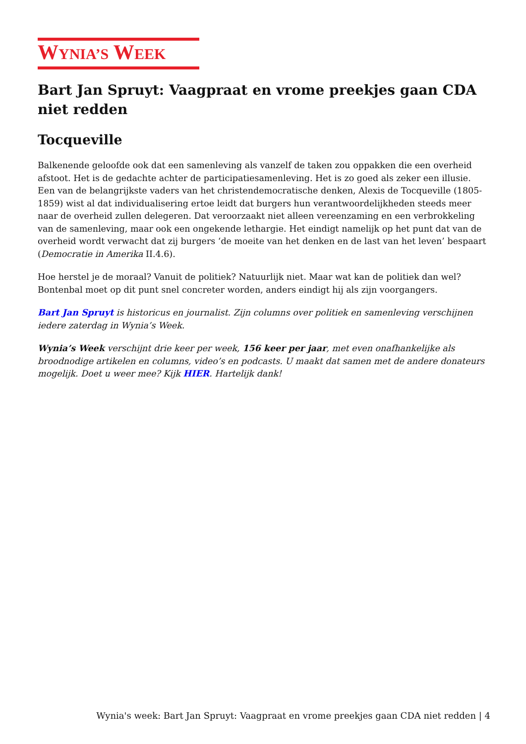WYNIA’S WEEK
Bart Jan Spruyt: Vaagpraat en vrome preekjes gaan CDA niet redden
Tocqueville
Balkenende geloofde ook dat een samenleving als vanzelf de taken zou oppakken die een overheid afstoot. Het is de gedachte achter de participatiesamenleving. Het is zo goed als zeker een illusie. Een van de belangrijkste vaders van het christendemocratische denken, Alexis de Tocqueville (1805-1859) wist al dat individualisering ertoe leidt dat burgers hun verantwoordelijkheden steeds meer naar de overheid zullen delegeren. Dat veroorzaakt niet alleen vereenzaming en een verbrokkeling van de samenleving, maar ook een ongekende lethargie. Het eindigt namelijk op het punt dat van de overheid wordt verwacht dat zij burgers ‘de moeite van het denken en de last van het leven’ bespaart (Democratie in Amerika II.4.6).
Hoe herstel je de moraal? Vanuit de politiek? Natuurlijk niet. Maar wat kan de politiek dan wel? Bontenbal moet op dit punt snel concreter worden, anders eindigt hij als zijn voorgangers.
Bart Jan Spruyt is historicus en journalist. Zijn columns over politiek en samenleving verschijnen iedere zaterdag in Wynia’s Week.
Wynia’s Week verschijnt drie keer per week, 156 keer per jaar, met even onafhankelijke als broodnodige artikelen en columns, video’s en podcasts. U maakt dat samen met de andere donateurs mogelijk. Doet u weer mee? Kijk HIER. Hartelijk dank!
Wynia's week: Bart Jan Spruyt: Vaagpraat en vrome preekjes gaan CDA niet redden | 4